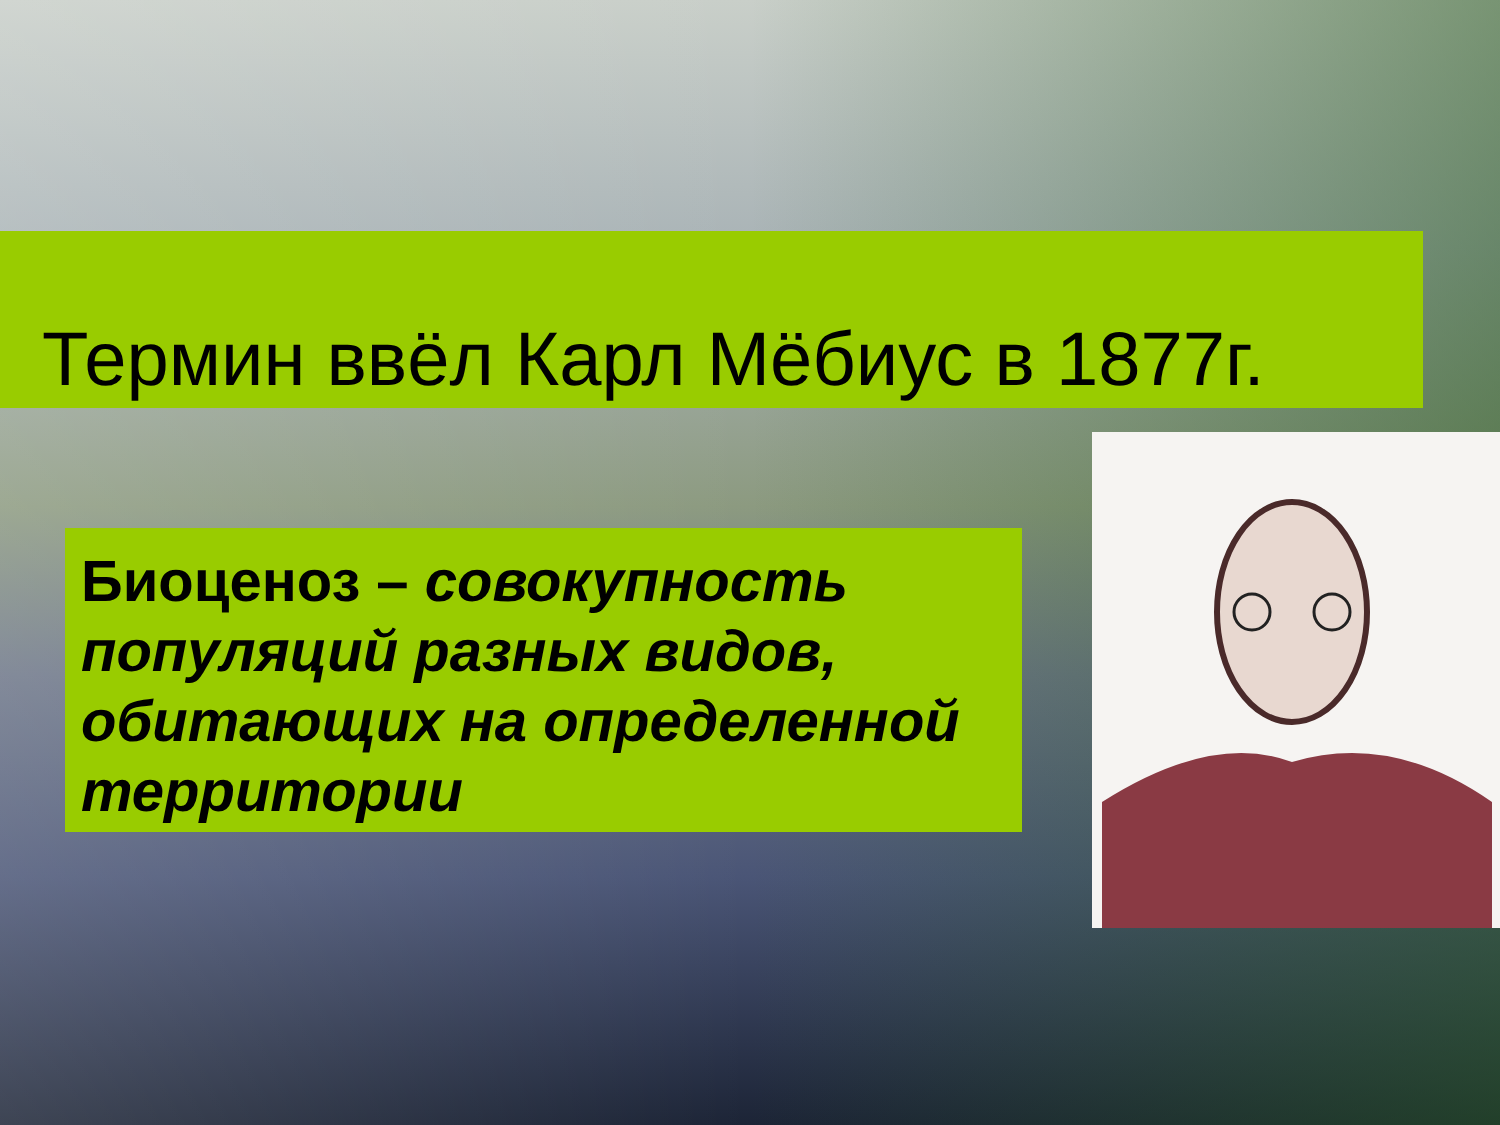Термин ввёл Карл Мёбиус в 1877г.
Биоценоз – совокупность популяций разных видов, обитающих на определенной территории